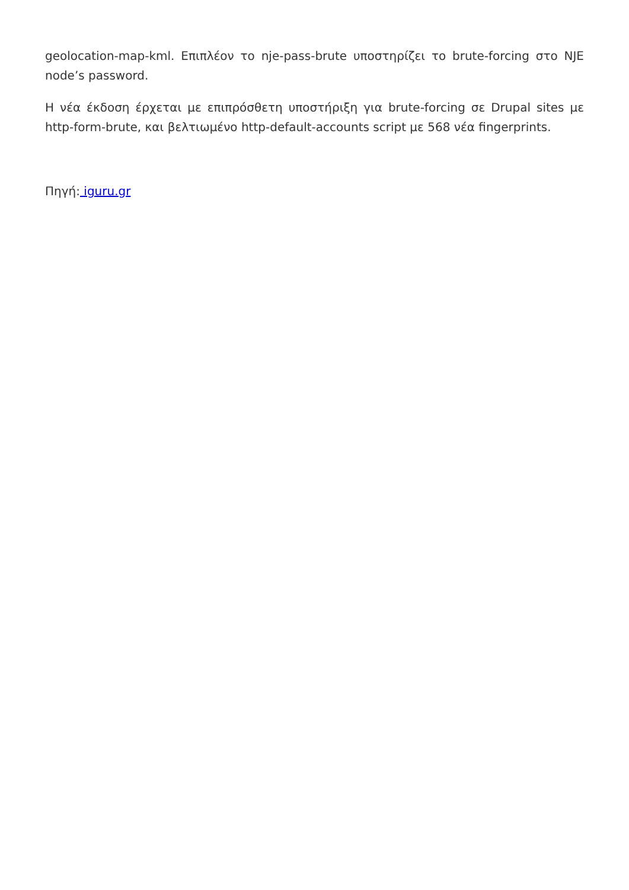geolocation-map-kml. Επιπλέον το nje-pass-brute υποστηρίζει το brute-forcing στο NJE node’s password.
Η νέα έκδοση έρχεται με επιπρόσθετη υποστήριξη για brute-forcing σε Drupal sites με http-form-brute, και βελτιωμένο http-default-accounts script με 568 νέα fingerprints.
Πηγή: iguru.gr